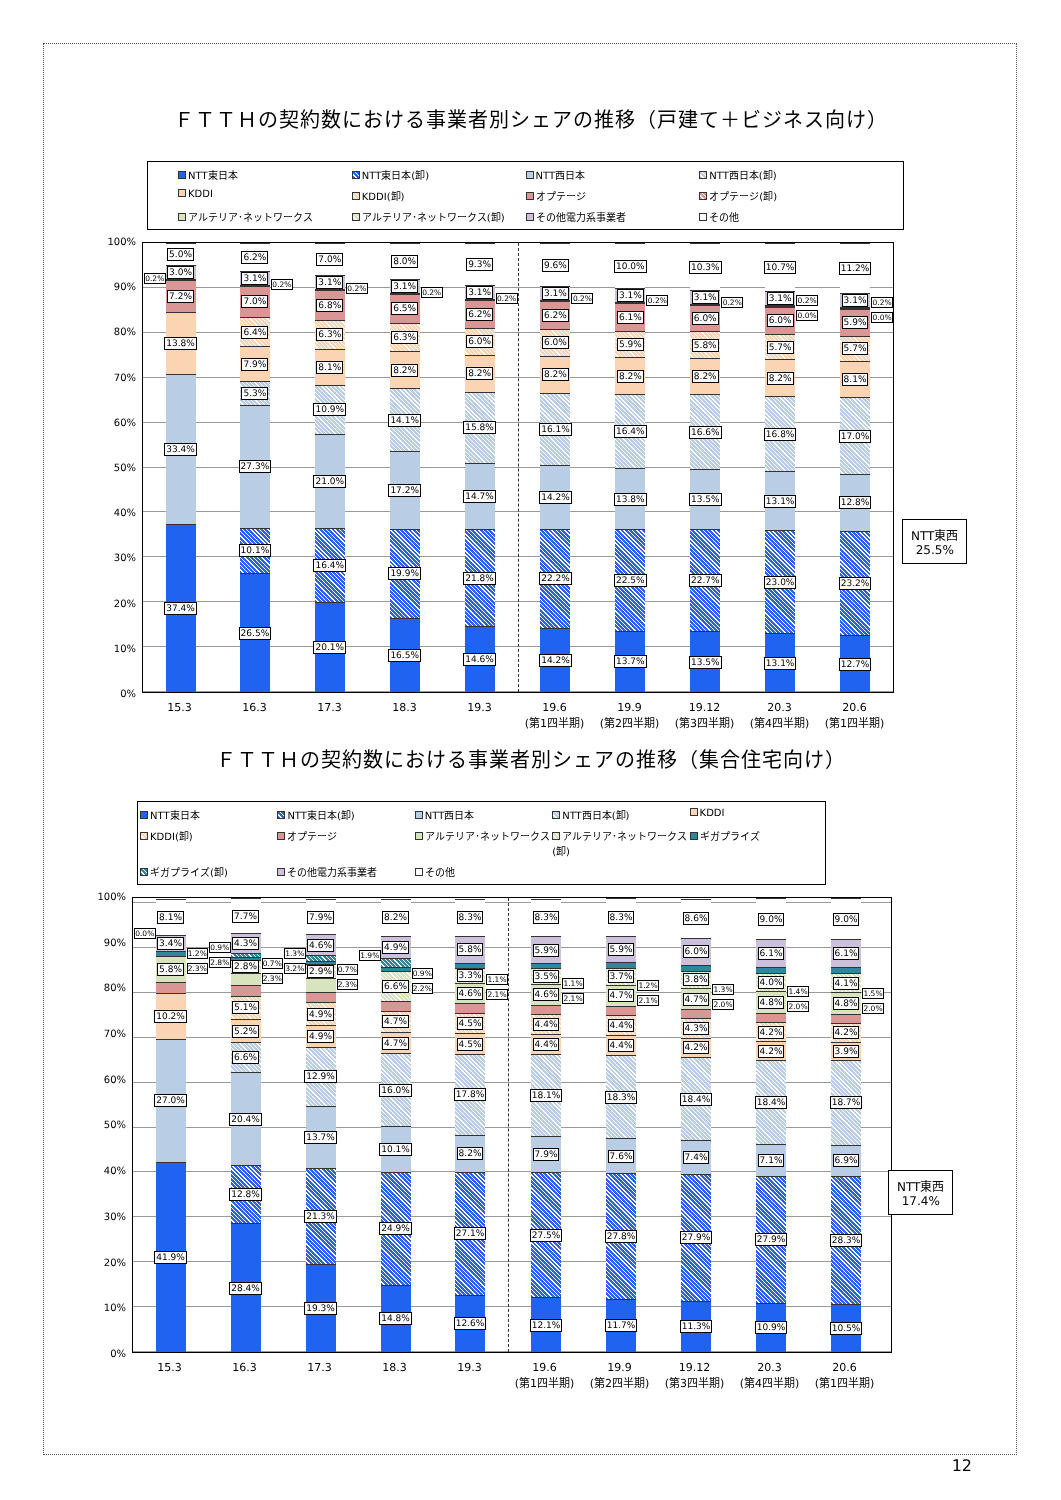ＦＴＴＨの契約数における事業者別シェアの推移（戸建て＋ビジネス向け）
NTT東日本
NTT東日本(卸)
NTT西日本
NTT西日本(卸)
KDDI
KDDI(卸)
オプテージ
オプテージ(卸)
アルテリア･ネットワークス
アルテリア･ネットワークス(卸)
その他電力系事業者
その他
100%
90%
80%
70%
60%
50%
40%
30%
20%
10%
0%
0.2%
37.4%
33.4%
13.8%
7.2%
3.0%
5.0%
26.5%
10.1%
27.3%
5.3%
7.9%
6.4%
7.0%
3.1%
6.2%
0.2%
20.1%
16.4%
21.0%
10.9%
8.1%
6.3%
6.8%
3.1%
7.0%
0.2%
16.5%
19.9%
17.2%
14.1%
8.2%
6.3%
6.5%
3.1%
8.0%
0.2%
14.6%
21.8%
14.7%
15.8%
8.2%
6.0%
6.2%
3.1%
9.3%
0.2%
14.2%
22.2%
14.2%
16.1%
8.2%
6.0%
6.2%
3.1%
9.6%
0.2%
13.7%
22.5%
13.8%
16.4%
8.2%
5.9%
6.1%
3.1%
10.0%
0.2%
13.5%
22.7%
13.5%
16.6%
8.2%
5.8%
6.0%
3.1%
10.3%
0.2%
13.1%
23.0%
13.1%
16.8%
8.2%
5.7%
6.0%
3.1%
10.7%
0.2%
0.0%
12.7%
23.2%
12.8%
17.0%
8.1%
5.7%
5.9%
3.1%
11.2%
0.2%
0.0%
NTT東西
25.5%
15.3 16.3 17.3 18.3 19.3 19.6
(第1四半期)
19.9
(第2四半期)
19.12
(第3四半期)
20.3
(第4四半期)
20.6
(第1四半期)
ＦＴＴＨの契約数における事業者別シェアの推移（集合住宅向け）
NTT東日本
NTT東日本(卸)
NTT西日本
NTT西日本(卸)
KDDI
KDDI(卸)
オプテージ
アルテリア･ネットワークス
アルテリア･ネットワークス(卸)
ギガプライズ
ギガプライズ(卸)
その他電力系事業者
その他
100%
90%
80%
70%
60%
50%
40%
30%
20%
10%
0%
0.0%
41.9%
27.0%
10.2%
5.8%
3.4%
8.1%
1.2%
2.3%
0.9%
2.8%
28.4%
12.8%
20.4%
6.6%
5.2%
5.1%
2.8%
4.3%
7.7%
0.7%
2.3%
1.3%
3.2%
19.3%
21.3%
13.7%
12.9%
4.9%
4.9%
2.9%
4.6%
7.9%
0.7%
2.3%
1.9%
14.8%
24.9%
10.1%
16.0%
4.7%
4.7%
6.6%
4.9%
8.2%
0.9%
2.2%
12.6%
27.1%
8.2%
17.8%
4.5%
4.5%
4.6%
3.3%
5.8%
8.3%
1.1%
2.1%
12.1%
27.5%
7.9%
18.1%
4.4%
4.4%
4.6%
3.5%
5.9%
8.3%
1.1%
2.1%
11.7%
27.8%
7.6%
18.3%
4.4%
4.4%
4.7%
3.7%
5.9%
8.3%
1.2%
2.1%
11.3%
27.9%
7.4%
18.4%
4.2%
4.3%
4.7%
3.8%
6.0%
8.6%
1.3%
2.0%
10.9%
27.9%
7.1%
18.4%
4.2%
4.2%
4.8%
4.0%
6.1%
9.0%
1.4%
2.0%
10.5%
28.3%
6.9%
18.7%
3.9%
4.2%
4.8%
4.1%
6.1%
9.0%
1.5%
2.0%
NTT東西
17.4%
15.3 16.3 17.3 18.3 19.3 19.6
(第1四半期)
19.9
(第2四半期)
19.12
(第3四半期)
20.3
(第4四半期)
20.6
(第1四半期)
12